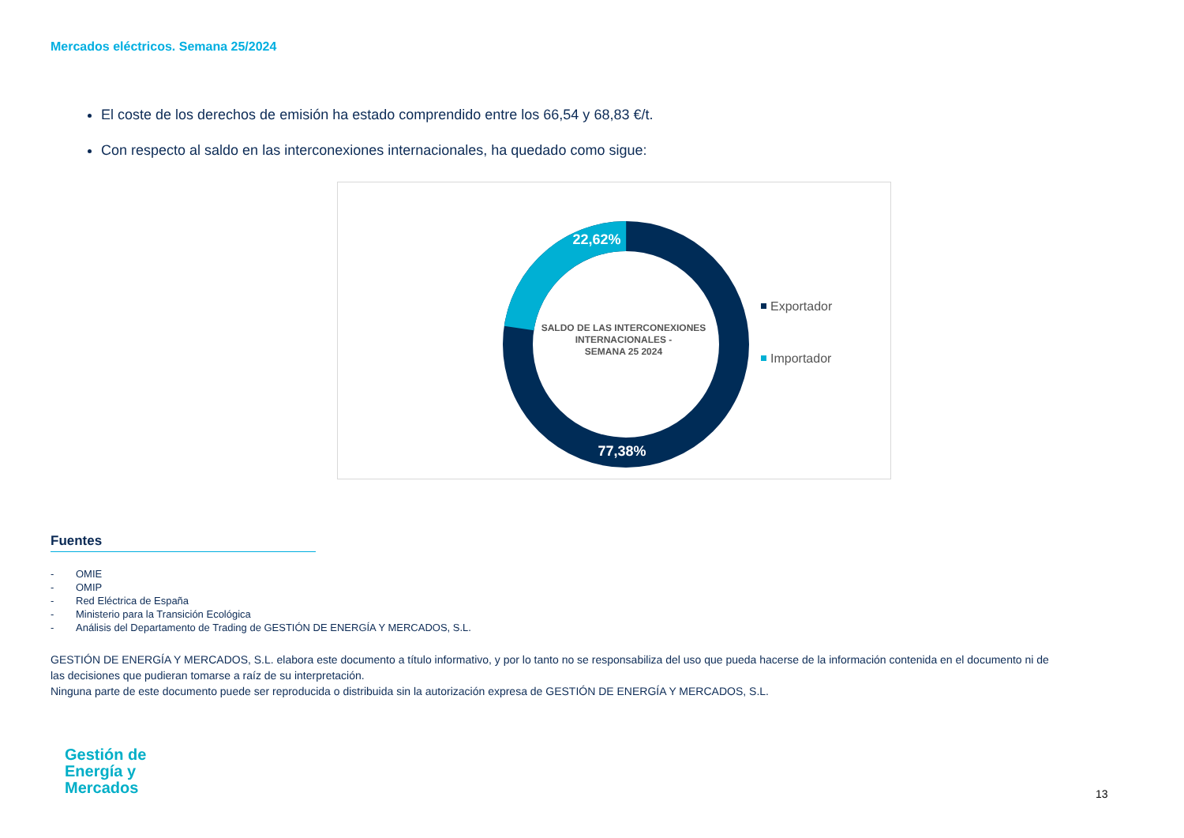Mercados eléctricos. Semana 25/2024
El coste de los derechos de emisión ha estado comprendido entre los 66,54 y 68,83 €/t.
Con respecto al saldo en las interconexiones internacionales, ha quedado como sigue:
22,62%
77,38%
SALDO DE LAS INTERCONEXIONES
INTERNACIONALES -
SEMANA 25 2024
Exportador
Importador
Fuentes
- OMIE
- OMIP
- Red Eléctrica de España
- Ministerio para la Transición Ecológica
- Análisis del Departamento de Trading de GESTIÓN DE ENERGÍA Y MERCADOS, S.L.
GESTIÓN DE ENERGÍA Y MERCADOS, S.L. elabora este documento a título informativo, y por lo tanto no se responsabiliza del uso que pueda hacerse de la información contenida en el documento ni de las decisiones que pudieran tomarse a raíz de su interpretación.
Ninguna parte de este documento puede ser reproducida o distribuida sin la autorización expresa de GESTIÓN DE ENERGÍA Y MERCADOS, S.L.
Gestión de
Energía y
Mercados
13